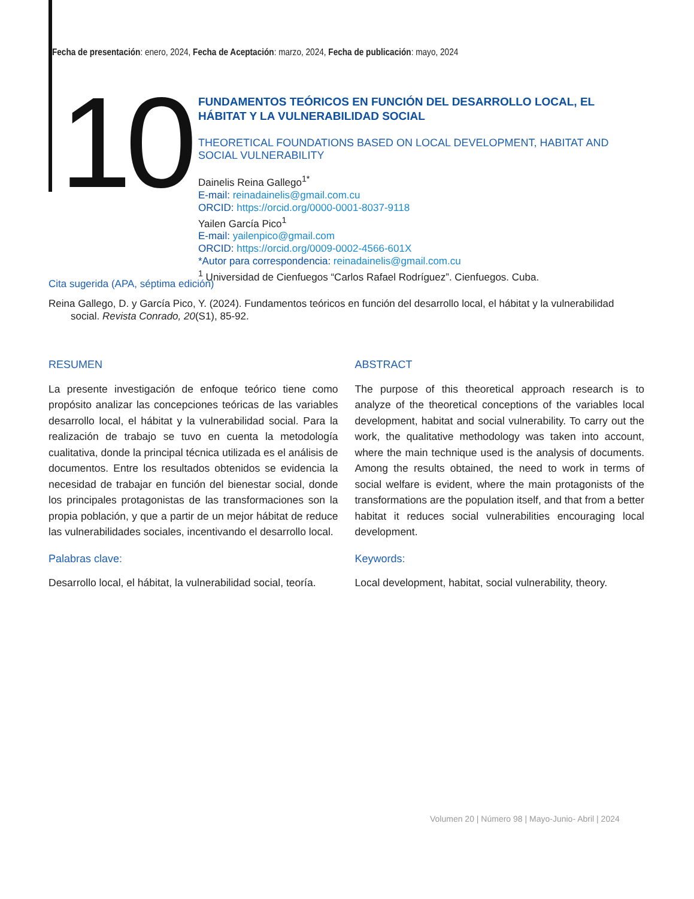Fecha de presentación: enero, 2024, Fecha de Aceptación: marzo, 2024, Fecha de publicación: mayo, 2024
10
FUNDAMENTOS TEÓRICOS EN FUNCIÓN DEL DESARROLLO LOCAL, EL HÁBITAT Y LA VULNERABILIDAD SOCIAL
THEORETICAL FOUNDATIONS BASED ON LOCAL DEVELOPMENT, HABITAT AND SOCIAL VULNERABILITY
Dainelis Reina Gallego<sup>1*</sup>
E-mail: reinadainelis@gmail.com.cu
ORCID: https://orcid.org/0000-0001-8037-9118
Yailen García Pico<sup>1</sup>
E-mail: yailenpico@gmail.com
ORCID: https://orcid.org/0009-0002-4566-601X
*Autor para correspondencia: reinadainelis@gmail.com.cu
<sup>1</sup> Universidad de Cienfuegos “Carlos Rafael Rodríguez”. Cienfuegos. Cuba.
Cita sugerida (APA, séptima edición)
Reina Gallego, D. y García Pico, Y. (2024). Fundamentos teóricos en función del desarrollo local, el hábitat y la vulnerabilidad social. Revista Conrado, 20(S1), 85-92.
RESUMEN
La presente investigación de enfoque teórico tiene como propósito analizar las concepciones teóricas de las variables desarrollo local, el hábitat y la vulnerabilidad social. Para la realización de trabajo se tuvo en cuenta la metodología cualitativa, donde la principal técnica utilizada es el análisis de documentos. Entre los resultados obtenidos se evidencia la necesidad de trabajar en función del bienestar social, donde los principales protagonistas de las transformaciones son la propia población, y que a partir de un mejor hábitat de reduce las vulnerabilidades sociales, incentivando el desarrollo local.
Palabras clave:
Desarrollo local, el hábitat, la vulnerabilidad social, teoría.
ABSTRACT
The purpose of this theoretical approach research is to analyze of the theoretical conceptions of the variables local development, habitat and social vulnerability. To carry out the work, the qualitative methodology was taken into account, where the main technique used is the analysis of documents. Among the results obtained, the need to work in terms of social welfare is evident, where the main protagonists of the transformations are the population itself, and that from a better habitat it reduces social vulnerabilities encouraging local development.
Keywords:
Local development, habitat, social vulnerability, theory.
Volumen 20 | Número 98 | Mayo-Junio- Abril | 2024